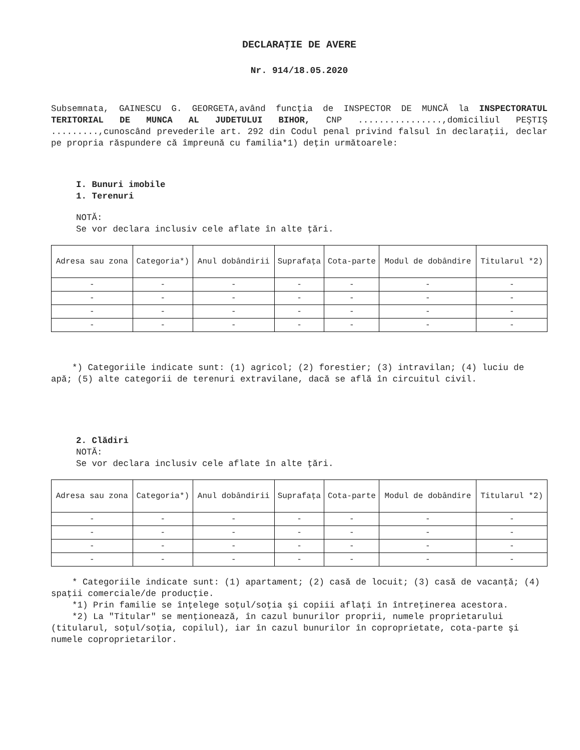DECLARAŢIE DE AVERE
Nr. 914/18.05.2020
Subsemnata, GAINESCU G. GEORGETA,având funcţia de INSPECTOR DE MUNCĂ la INSPECTORATUL TERITORIAL DE MUNCA AL JUDETULUI BIHOR, CNP ................,domiciliul PEŞTIŞ .........,cunoscând prevederile art. 292 din Codul penal privind falsul în declaraţii, declar pe propria răspundere că împreună cu familia*1) deţin următoarele:
I. Bunuri imobile
1. Terenuri
NOTĂ:
Se vor declara inclusiv cele aflate în alte ţări.
| Adresa sau zona | Categoria*) | Anul dobândirii | Suprafaţa | Cota-parte | Modul de dobândire | Titularul *2) |
| --- | --- | --- | --- | --- | --- | --- |
| - | - | - | - | - | - | - |
| - | - | - | - | - | - | - |
| - | - | - | - | - | - | - |
| - | - | - | - | - | - | - |
*) Categoriile indicate sunt: (1) agricol; (2) forestier; (3) intravilan; (4) luciu de apă; (5) alte categorii de terenuri extravilane, dacă se află în circuitul civil.
2. Clădiri
NOTĂ:
Se vor declara inclusiv cele aflate în alte ţări.
| Adresa sau zona | Categoria*) | Anul dobândirii | Suprafaţa | Cota-parte | Modul de dobândire | Titularul *2) |
| --- | --- | --- | --- | --- | --- | --- |
| - | - | - | - | - | - | - |
| - | - | - | - | - | - | - |
| - | - | - | - | - | - | - |
| - | - | - | - | - | - | - |
* Categoriile indicate sunt: (1) apartament; (2) casă de locuit; (3) casă de vacanţă; (4) spaţii comerciale/de producţie.
*1) Prin familie se înţelege soţul/soţia şi copiii aflaţi în întreţinerea acestora.
*2) La "Titular" se menţionează, în cazul bunurilor proprii, numele proprietarului (titularul, soţul/soţia, copilul), iar în cazul bunurilor în coproprietate, cota-parte şi numele coproprietarilor.